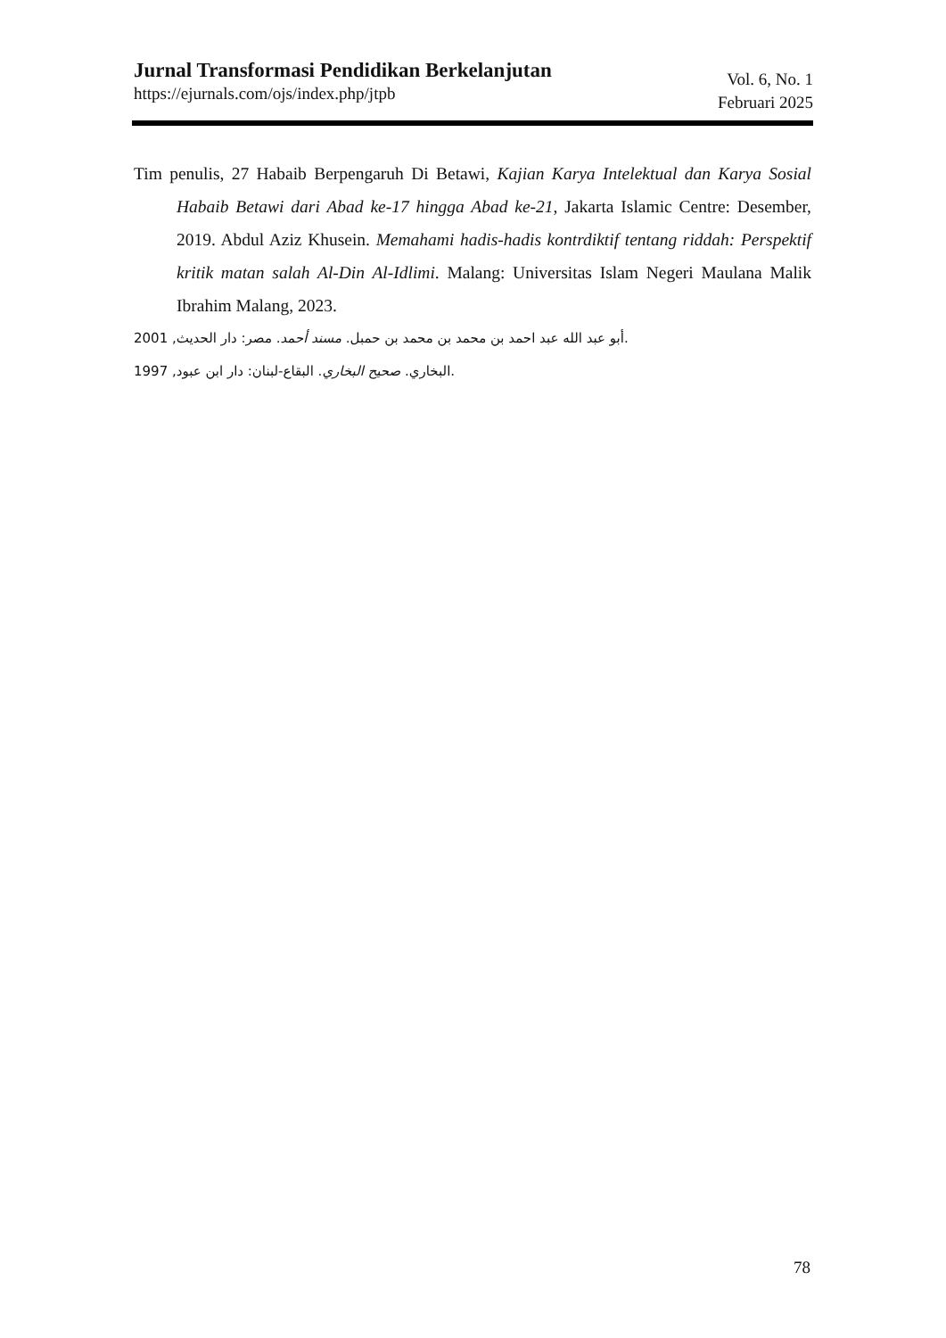Jurnal Transformasi Pendidikan Berkelanjutan
https://ejurnals.com/ojs/index.php/jtpb
Vol. 6, No. 1
Februari 2025
Tim penulis, 27 Habaib Berpengaruh Di Betawi, Kajian Karya Intelektual dan Karya Sosial Habaib Betawi dari Abad ke-17 hingga Abad ke-21, Jakarta Islamic Centre: Desember, 2019. Abdul Aziz Khusein. Memahami hadis-hadis kontrdiktif tentang riddah: Perspektif kritik matan salah Al-Din Al-Idlimi. Malang: Universitas Islam Negeri Maulana Malik Ibrahim Malang, 2023.
2001 ,أبو عبد الله عبد احمد بن محمد بن محمد بن حمبل. مسند أحمد. مصر: دار الحديث.
1997 ,البخاري. صحيح البخاري. البقاع-لبنان: دار ابن عبود.
78